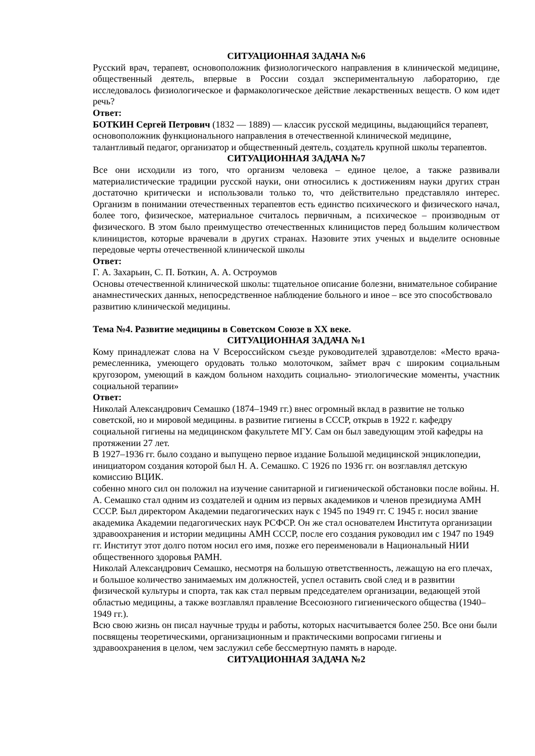СИТУАЦИОННАЯ ЗАДАЧА №6
Русский врач, терапевт, основоположник физиологического направления в клинической медицине, общественный деятель, впервые в России создал экспериментальную лабораторию, где исследовалось физиологическое и фармакологическое действие лекарственных веществ. О ком идет речь?
Ответ:
БОТКИН Сергей Петрович (1832 — 1889) — классик русской медицины, выдающийся терапевт, основоположник функционального направления в отечественной клинической медицине, талантливый педагог, организатор и общественный деятель, создатель крупной школы терапевтов.
СИТУАЦИОННАЯ ЗАДАЧА №7
Все они исходили из того, что организм человека – единое целое, а также развивали материалистические традиции русской науки, они относились к достижениям науки других стран достаточно критически и использовали только то, что действительно представляло интерес. Организм в понимании отечественных терапевтов есть единство психического и физического начал, более того, физическое, материальное считалось первичным, а психическое – производным от физического. В этом было преимущество отечественных клиницистов перед большим количеством клиницистов, которые врачевали в других странах. Назовите этих ученых и выделите основные передовые черты отечественной клинической школы
Ответ:
Г. А. Захарьин, С. П. Боткин, А. А. Остроумов
Основы отечественной клинической школы: тщательное описание болезни, внимательное собирание анамнестических данных, непосредственное наблюдение больного и иное – все это способствовало развитию клинической медицины.
Тема №4. Развитие медицины в Советском Союзе в XX веке.
СИТУАЦИОННАЯ ЗАДАЧА №1
Кому принадлежат слова на V Всероссийском съезде руководителей здравотделов: «Место врача-ремесленника, умеющего орудовать только молоточком, займет врач с широким социальным кругозором, умеющий в каждом больном находить социально- этиологические моменты, участник социальной терапии»
Ответ:
Николай Александрович Семашко (1874–1949 гг.) внес огромный вклад в развитие не только советской, но и мировой медицины. в развитие гигиены в СССР, открыв в 1922 г. кафедру социальной гигиены на медицинском факультете МГУ. Сам он был заведующим этой кафедры на протяжении 27 лет.
В 1927–1936 гг. было создано и выпущено первое издание Большой медицинской энциклопедии, инициатором создания которой был Н. А. Семашко. С 1926 по 1936 гг. он возглавлял детскую комиссию ВЦИК.
собенно много сил он положил на изучение санитарной и гигиенической обстановки после войны. Н. А. Семашко стал одним из создателей и одним из первых академиков и членов президиума АМН СССР. Был директором Академии педагогических наук с 1945 по 1949 гг. С 1945 г. носил звание академика Академии педагогических наук РСФСР. Он же стал основателем Института организации здравоохранения и истории медицины АМН СССР, после его создания руководил им с 1947 по 1949 гг. Институт этот долго потом носил его имя, позже его переименовали в Национальный НИИ общественного здоровья РАМН.
Николай Александрович Семашко, несмотря на большую ответственность, лежащую на его плечах, и большое количество занимаемых им должностей, успел оставить свой след и в развитии физической культуры и спорта, так как стал первым председателем организации, ведающей этой областью медицины, а также возглавлял правление Всесоюзного гигиенического общества (1940–1949 гг.).
Всю свою жизнь он писал научные труды и работы, которых насчитывается более 250. Все они были посвящены теоретическими, организационным и практическими вопросами гигиены и здравоохранения в целом, чем заслужил себе бессмертную память в народе.
СИТУАЦИОННАЯ ЗАДАЧА №2